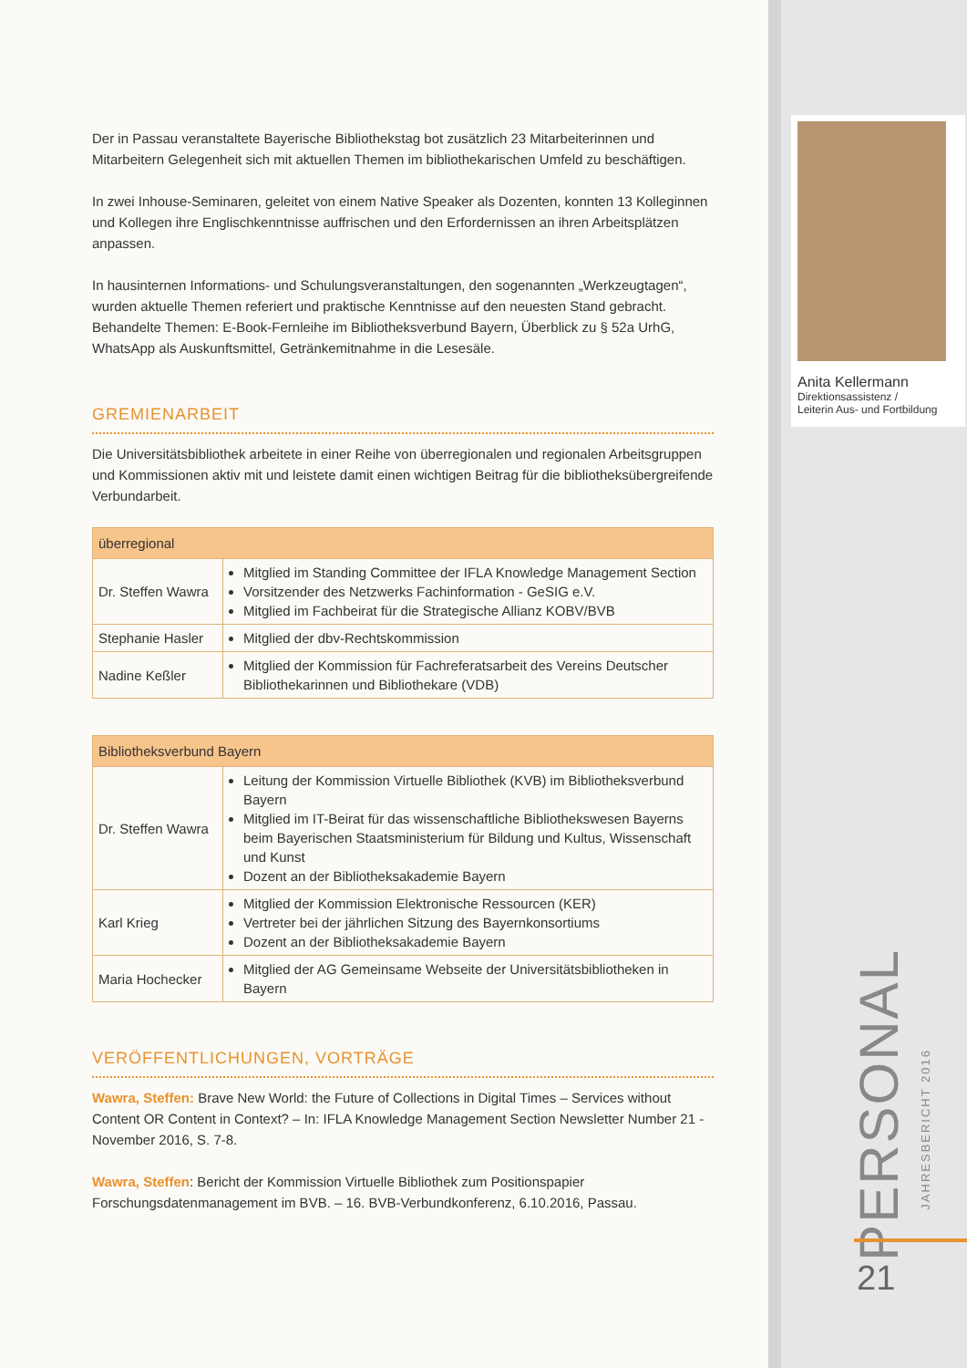Der in Passau veranstaltete Bayerische Bibliothekstag bot zusätzlich 23 Mitarbeiterinnen und Mitarbeitern Gelegenheit sich mit aktuellen Themen im bibliothekarischen Umfeld zu beschäftigen.
In zwei Inhouse-Seminaren, geleitet von einem Native Speaker als Dozenten, konnten 13 Kolleginnen und Kollegen ihre Englischkenntnisse auffrischen und den Erfordernissen an ihren Arbeitsplätzen anpassen.
In hausinternen Informations- und Schulungsveranstaltungen, den sogenannten „Werkzeugtagen“, wurden aktuelle Themen referiert und praktische Kenntnisse auf den neuesten Stand gebracht. Behandelte Themen: E-Book-Fernleihe im Bibliotheksverbund Bayern, Überblick zu § 52a UrhG, WhatsApp als Auskunftsmittel, Getränkemitnahme in die Lesesäle.
GREMIENARBEIT
Die Universitätsbibliothek arbeitete in einer Reihe von überregionalen und regionalen Arbeitsgruppen und Kommissionen aktiv mit und leistete damit einen wichtigen Beitrag für die bibliotheksübergreifende Verbundarbeit.
| überregional | |
| --- | --- |
| Dr. Steffen Wawra | Mitglied im Standing Committee der IFLA Knowledge Management Section Vorsitzender des Netzwerks Fachinformation - GeSIG e.V. Mitglied im Fachbeirat für die Strategische Allianz KOBV/BVB |
| Stephanie Hasler | Mitglied der dbv-Rechtskommission |
| Nadine Keßler | Mitglied der Kommission für Fachreferatsarbeit des Vereins Deutscher Bibliothekarinnen und Bibliothekare (VDB) |
| Bibliotheksverbund Bayern | |
| --- | --- |
| Dr. Steffen Wawra | Leitung der Kommission Virtuelle Bibliothek (KVB) im Bibliotheksverbund Bayern Mitglied im IT-Beirat für das wissenschaftliche Bibliothekswesen Bayerns beim Bayerischen Staatsministerium für Bildung und Kultus, Wissenschaft und Kunst Dozent an der Bibliotheksakademie Bayern |
| Karl Krieg | Mitglied der Kommission Elektronische Ressourcen (KER) Vertreter bei der jährlichen Sitzung des Bayernkonsortiums Dozent an der Bibliotheksakademie Bayern |
| Maria Hochecker | Mitglied der AG Gemeinsame Webseite der Universitätsbibliotheken in Bayern |
VERÖFFENTLICHUNGEN, VORTRÄGE
Wawra, Steffen: Brave New World: the Future of Collections in Digital Times – Services without Content OR Content in Context? – In: IFLA Knowledge Management Section Newsletter Number 21 - November 2016, S. 7-8.
Wawra, Steffen: Bericht der Kommission Virtuelle Bibliothek zum Positionspapier Forschungsdatenmanagement im BVB. – 16. BVB-Verbundkonferenz, 6.10.2016, Passau.
Anita Kellermann
Direktionsassistenz /
Leiterin Aus- und Fortbildung
PERSONAL
JAHRESBERICHT 2016
21